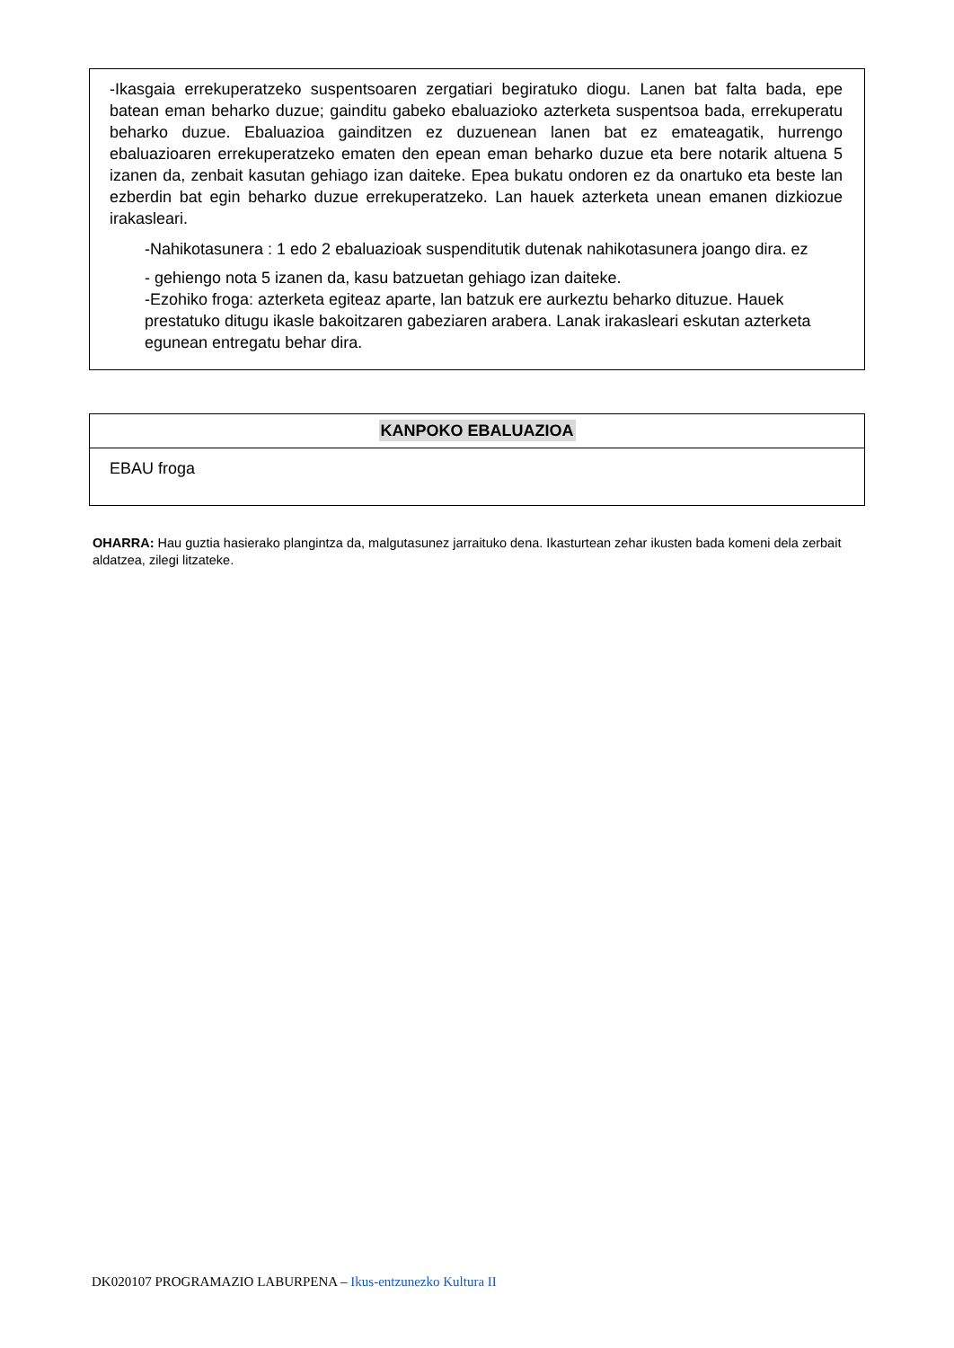-Ikasgaia errekuperatzeko suspentsoaren zergatiari begiratuko diogu. Lanen bat falta bada, epe batean eman beharko duzue; gainditu gabeko ebaluazioko azterketa suspentsoa bada, errekuperatu beharko duzue. Ebaluazioa gainditzen ez duzuenean lanen bat ez emateagatik, hurrengo ebaluazioaren errekuperatzeko ematen den epean eman beharko duzue eta bere notarik altuena 5 izanen da, zenbait kasutan gehiago izan daiteke. Epea bukatu ondoren ez da onartuko eta beste lan ezberdin bat egin beharko duzue errekuperatzeko. Lan hauek azterketa unean emanen dizkiozue irakasleari.
-Nahikotasunera : 1 edo 2 ebaluazioak suspenditutik dutenak nahikotasunera joango dira. ez
- gehiengo nota 5 izanen da, kasu batzuetan gehiago izan daiteke.
-Ezohiko froga: azterketa egiteaz aparte, lan batzuk ere aurkeztu beharko dituzue. Hauek prestatuko ditugu ikasle bakoitzaren gabeziaren arabera. Lanak irakasleari eskutan azterketa egunean entregatu behar dira.
| KANPOKO EBALUAZIOA |
| --- |
| EBAU froga |
OHARRA: Hau guztia hasierako plangintza da, malgutasunez jarraituko dena. Ikasturtean zehar ikusten bada komeni dela zerbait aldatzea, zilegi litzateke.
DK020107 PROGRAMAZIO LABURPENA – Ikus-entzunezko Kultura II